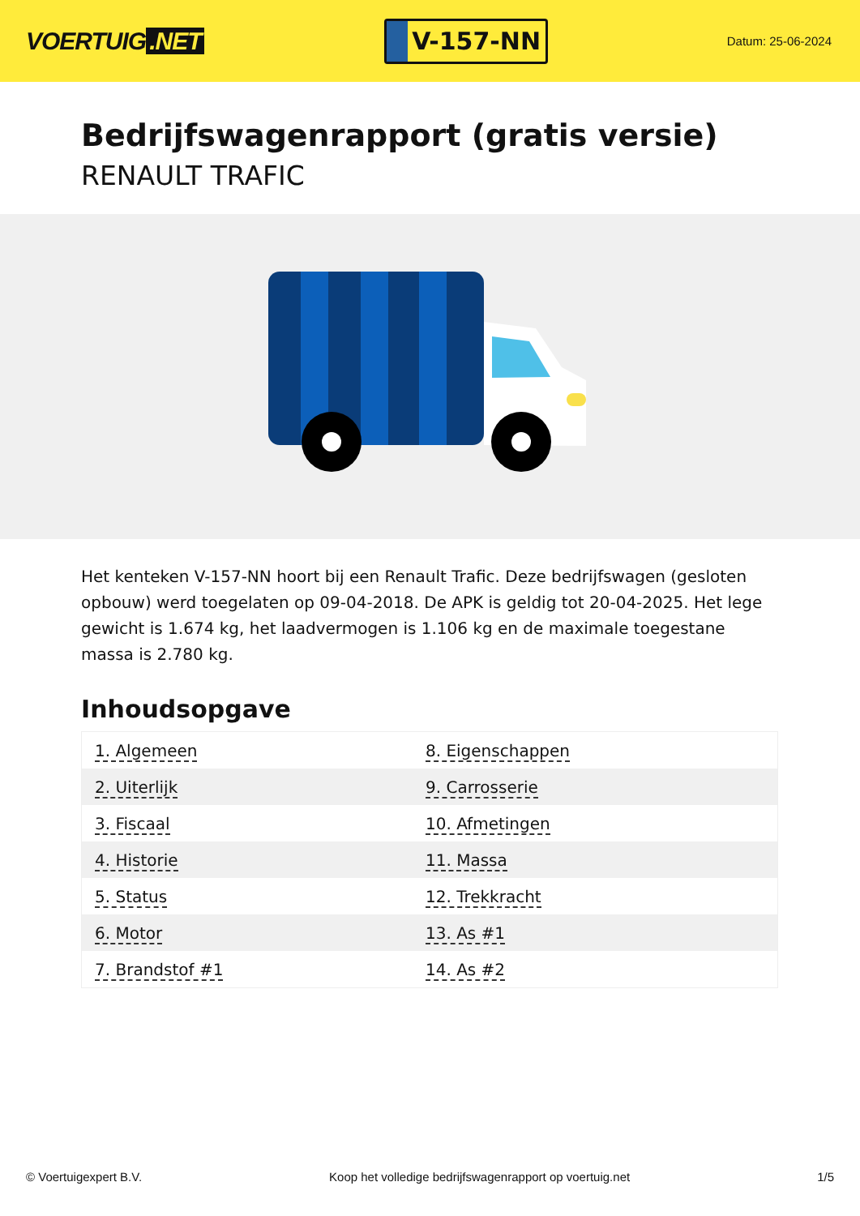VOERTUIG.NET
V-157-NN
Datum: 25-06-2024
Bedrijfswagenrapport (gratis versie)
RENAULT TRAFIC
Het kenteken V-157-NN hoort bij een Renault Trafic. Deze bedrijfswagen (gesloten opbouw) werd toegelaten op 09-04-2018. De APK is geldig tot 20-04-2025. Het lege gewicht is 1.674 kg, het laadvermogen is 1.106 kg en de maximale toegestane massa is 2.780 kg.
Inhoudsopgave
| 1. Algemeen | 8. Eigenschappen |
| 2. Uiterlijk | 9. Carrosserie |
| 3. Fiscaal | 10. Afmetingen |
| 4. Historie | 11. Massa |
| 5. Status | 12. Trekkracht |
| 6. Motor | 13. As #1 |
| 7. Brandstof #1 | 14. As #2 |
© Voertuigexpert B.V. Koop het volledige bedrijfswagenrapport op voertuig.net 1/5